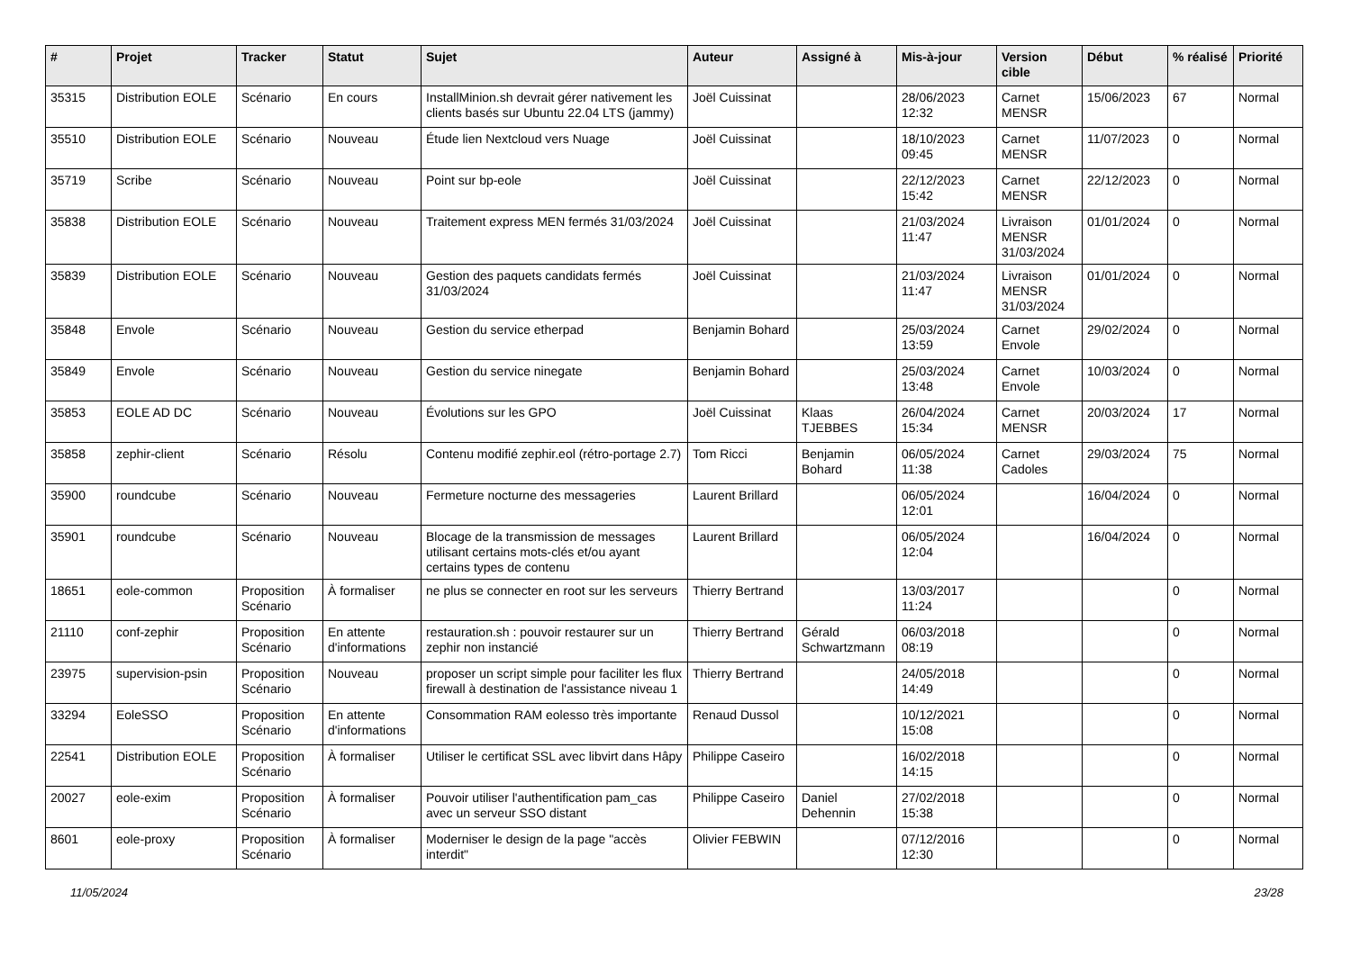| # | Projet | Tracker | Statut | Sujet | Auteur | Assigné à | Mis-à-jour | Version cible | Début | % réalisé | Priorité |
| --- | --- | --- | --- | --- | --- | --- | --- | --- | --- | --- | --- |
| 35315 | Distribution EOLE | Scénario | En cours | InstallMinion.sh devrait gérer nativement les clients basés sur Ubuntu 22.04 LTS (jammy) | Joël Cuissinat | | 28/06/2023 12:32 | Carnet MENSR | 15/06/2023 | 67 | Normal |
| 35510 | Distribution EOLE | Scénario | Nouveau | Étude lien Nextcloud vers Nuage | Joël Cuissinat | | 18/10/2023 09:45 | Carnet MENSR | 11/07/2023 | 0 | Normal |
| 35719 | Scribe | Scénario | Nouveau | Point sur bp-eole | Joël Cuissinat | | 22/12/2023 15:42 | Carnet MENSR | 22/12/2023 | 0 | Normal |
| 35838 | Distribution EOLE | Scénario | Nouveau | Traitement express MEN fermés 31/03/2024 | Joël Cuissinat | | 21/03/2024 11:47 | Livraison MENSR 31/03/2024 | 01/01/2024 | 0 | Normal |
| 35839 | Distribution EOLE | Scénario | Nouveau | Gestion des paquets candidats fermés 31/03/2024 | Joël Cuissinat | | 21/03/2024 11:47 | Livraison MENSR 31/03/2024 | 01/01/2024 | 0 | Normal |
| 35848 | Envole | Scénario | Nouveau | Gestion du service etherpad | Benjamin Bohard | | 25/03/2024 13:59 | Carnet Envole | 29/02/2024 | 0 | Normal |
| 35849 | Envole | Scénario | Nouveau | Gestion du service ninegate | Benjamin Bohard | | 25/03/2024 13:48 | Carnet Envole | 10/03/2024 | 0 | Normal |
| 35853 | EOLE AD DC | Scénario | Nouveau | Évolutions sur les GPO | Joël Cuissinat | Klaas TJEBBES | 26/04/2024 15:34 | Carnet MENSR | 20/03/2024 | 17 | Normal |
| 35858 | zephir-client | Scénario | Résolu | Contenu modifié zephir.eol (rétro-portage 2.7) | Tom Ricci | Benjamin Bohard | 06/05/2024 11:38 | Carnet Cadoles | 29/03/2024 | 75 | Normal |
| 35900 | roundcube | Scénario | Nouveau | Fermeture nocturne des messageries | Laurent Brillard | | 06/05/2024 12:01 | | 16/04/2024 | 0 | Normal |
| 35901 | roundcube | Scénario | Nouveau | Blocage de la transmission de messages utilisant certains mots-clés et/ou ayant certains types de contenu | Laurent Brillard | | 06/05/2024 12:04 | | 16/04/2024 | 0 | Normal |
| 18651 | eole-common | Proposition Scénario | À formaliser | ne plus se connecter en root sur les serveurs | Thierry Bertrand | | 13/03/2017 11:24 | | | 0 | Normal |
| 21110 | conf-zephir | Proposition Scénario | En attente d'informations | restauration.sh : pouvoir restaurer sur un zephir non instancié | Thierry Bertrand | Gérald Schwartzmann | 06/03/2018 08:19 | | | 0 | Normal |
| 23975 | supervision-psin | Proposition Scénario | Nouveau | proposer un script simple pour faciliter les flux firewall à destination de l'assistance niveau 1 | Thierry Bertrand | | 24/05/2018 14:49 | | | 0 | Normal |
| 33294 | EoleSSO | Proposition Scénario | En attente d'informations | Consommation RAM eolesso très importante | Renaud Dussol | | 10/12/2021 15:08 | | | 0 | Normal |
| 22541 | Distribution EOLE | Proposition Scénario | À formaliser | Utiliser le certificat SSL avec libvirt dans Hâpy | Philippe Caseiro | | 16/02/2018 14:15 | | | 0 | Normal |
| 20027 | eole-exim | Proposition Scénario | À formaliser | Pouvoir utiliser l'authentification pam_cas avec un serveur SSO distant | Philippe Caseiro | Daniel Dehennin | 27/02/2018 15:38 | | | 0 | Normal |
| 8601 | eole-proxy | Proposition Scénario | À formaliser | Moderniser le design de la page "accès interdit" | Olivier FEBWIN | | 07/12/2016 12:30 | | | 0 | Normal |
11/05/2024 23/28